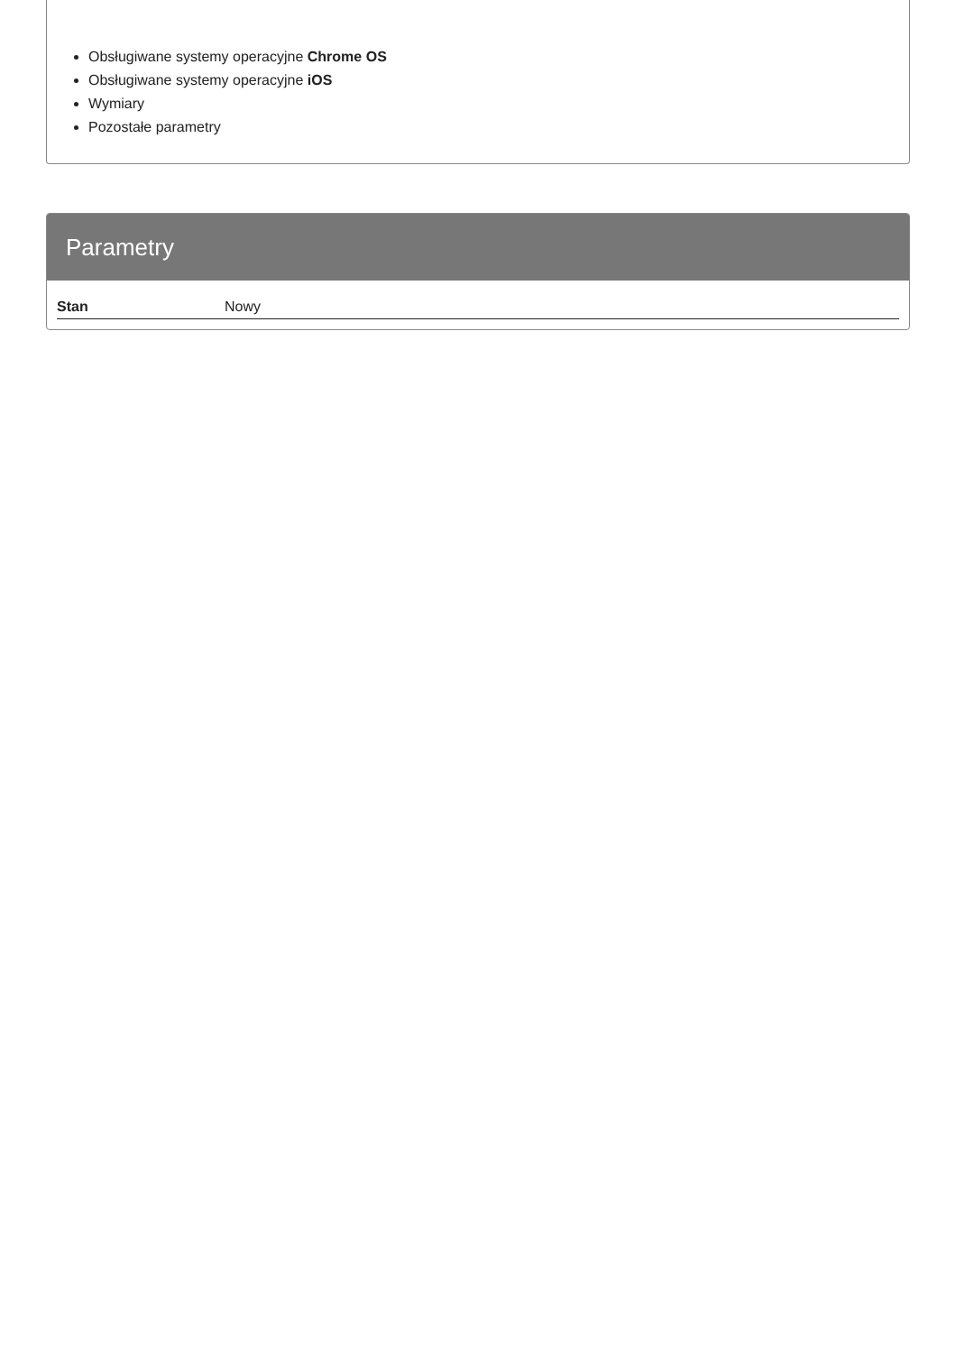Obsługiwane systemy operacyjne Chrome OS
Obsługiwane systemy operacyjne iOS
Wymiary
Pozostałe parametry
Parametry
| Stan | Nowy |